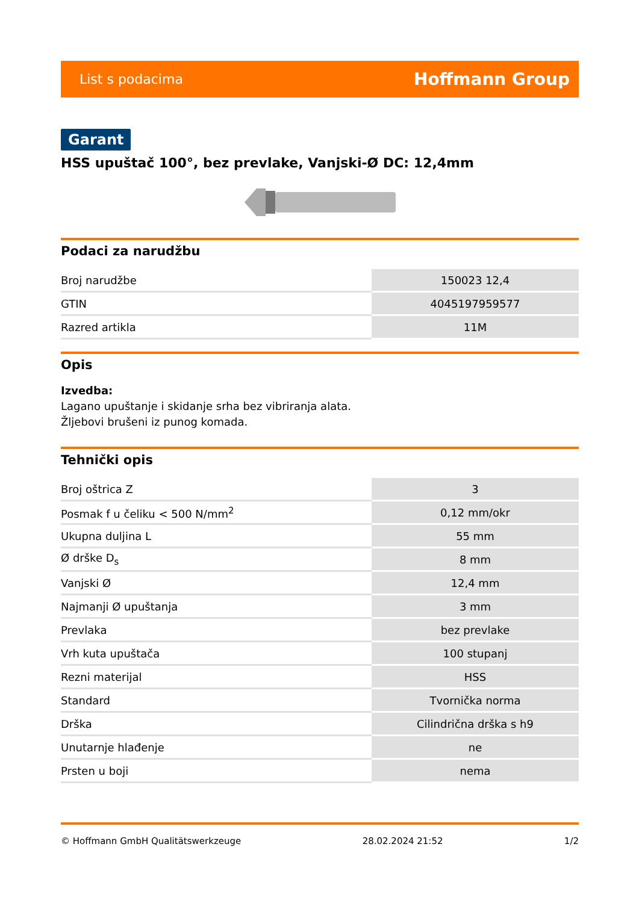List s podacima Hoffmann Group
Garant
HSS upuštač 100°, bez prevlake, Vanjski-Ø DC: 12,4mm
Podaci za narudžbu
| Broj narudžbe | 150023 12,4 |
| GTIN | 4045197959577 |
| Razred artikla | 11M |
Opis
Izvedba:
Lagano upuštanje i skidanje srha bez vibriranja alata.
Žljebovi brušeni iz punog komada.
Tehnički opis
| Broj oštrica Z | 3 |
| Posmak f u čeliku < 500 N/mm<sup>2</sup> | 0,12 mm/okr |
| Ukupna duljina L | 55 mm |
| Ø drške D<sub>s</sub> | 8 mm |
| Vanjski Ø | 12,4 mm |
| Najmanji Ø upuštanja | 3 mm |
| Prevlaka | bez prevlake |
| Vrh kuta upuštača | 100 stupanj |
| Rezni materijal | HSS |
| Standard | Tvornička norma |
| Drška | Cilindrična drška s h9 |
| Unutarnje hlađenje | ne |
| Prsten u boji | nema |
© Hoffmann GmbH Qualitätswerkzeuge 28.02.2024 21:52 1/2